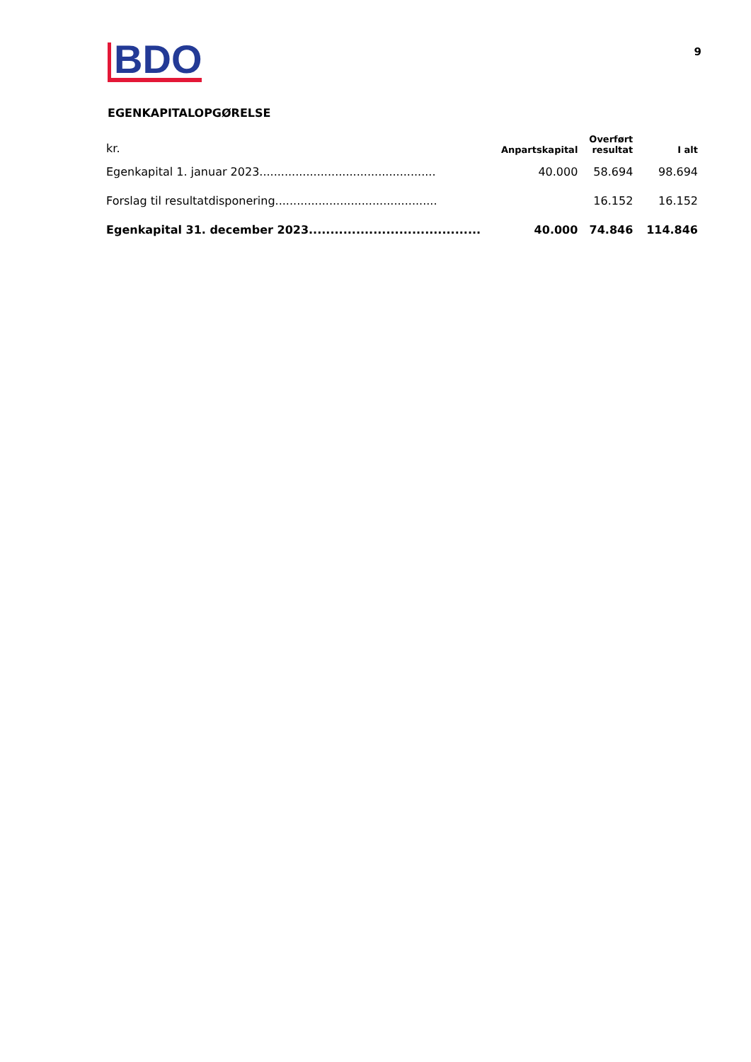BDO
9
EGENKAPITALOPGØRELSE
| kr. | Anpartskapital | Overført resultat | I alt |
| --- | --- | --- | --- |
| Egenkapital 1. januar 2023................................................. | 40.000 | 58.694 | 98.694 |
| Forslag til resultatdisponering............................................. | | 16.152 | 16.152 |
| Egenkapital 31. december 2023......................................... | 40.000 | 74.846 | 114.846 |